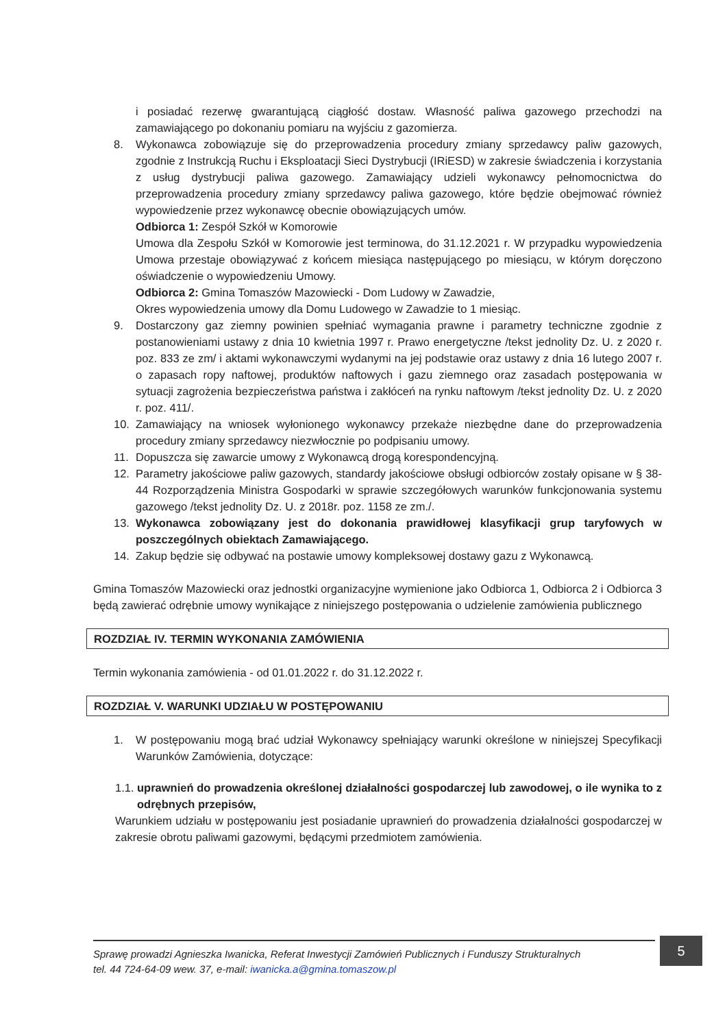i posiadać rezerwę gwarantującą ciągłość dostaw. Własność paliwa gazowego przechodzi na zamawiającego po dokonaniu pomiaru na wyjściu z gazomierza.
8. Wykonawca zobowiązuje się do przeprowadzenia procedury zmiany sprzedawcy paliw gazowych, zgodnie z Instrukcją Ruchu i Eksploatacji Sieci Dystrybucji (IRiESD) w zakresie świadczenia i korzystania z usług dystrybucji paliwa gazowego. Zamawiający udzieli wykonawcy pełnomocnictwa do przeprowadzenia procedury zmiany sprzedawcy paliwa gazowego, które będzie obejmować również wypowiedzenie przez wykonawcę obecnie obowiązujących umów.
Odbiorca 1: Zespół Szkół w Komorowie
Umowa dla Zespołu Szkół w Komorowie jest terminowa, do 31.12.2021 r. W przypadku wypowiedzenia Umowa przestaje obowiązywać z końcem miesiąca następującego po miesiącu, w którym doręczono oświadczenie o wypowiedzeniu Umowy.
Odbiorca 2: Gmina Tomaszów Mazowiecki - Dom Ludowy w Zawadzie,
Okres wypowiedzenia umowy dla Domu Ludowego w Zawadzie to 1 miesiąc.
9. Dostarczony gaz ziemny powinien spełniać wymagania prawne i parametry techniczne zgodnie z postanowieniami ustawy z dnia 10 kwietnia 1997 r. Prawo energetyczne /tekst jednolity Dz. U. z 2020 r. poz. 833 ze zm/ i aktami wykonawczymi wydanymi na jej podstawie oraz ustawy z dnia 16 lutego 2007 r. o zapasach ropy naftowej, produktów naftowych i gazu ziemnego oraz zasadach postępowania w sytuacji zagrożenia bezpieczeństwa państwa i zakłóceń na rynku naftowym /tekst jednolity Dz. U. z 2020 r. poz. 411/.
10. Zamawiający na wniosek wyłonionego wykonawcy przekaże niezbędne dane do przeprowadzenia procedury zmiany sprzedawcy niezwłocznie po podpisaniu umowy.
11. Dopuszcza się zawarcie umowy z Wykonawcą drogą korespondencyjną.
12. Parametry jakościowe paliw gazowych, standardy jakościowe obsługi odbiorców zostały opisane w § 38-44 Rozporządzenia Ministra Gospodarki w sprawie szczegółowych warunków funkcjonowania systemu gazowego /tekst jednolity Dz. U. z 2018r. poz. 1158 ze zm./.
13. Wykonawca zobowiązany jest do dokonania prawidłowej klasyfikacji grup taryfowych w poszczególnych obiektach Zamawiającego.
14. Zakup będzie się odbywać na postawie umowy kompleksowej dostawy gazu z Wykonawcą.
Gmina Tomaszów Mazowiecki oraz jednostki organizacyjne wymienione jako Odbiorca 1, Odbiorca 2 i Odbiorca 3 będą zawierać odrębnie umowy wynikające z niniejszego postępowania o udzielenie zamówienia publicznego
ROZDZIAŁ IV. TERMIN WYKONANIA ZAMÓWIENIA
Termin wykonania zamówienia - od 01.01.2022 r. do 31.12.2022 r.
ROZDZIAŁ V. WARUNKI UDZIAŁU W POSTĘPOWANIU
1. W postępowaniu mogą brać udział Wykonawcy spełniający warunki określone w niniejszej Specyfikacji Warunków Zamówienia, dotyczące:
1.1.
uprawnień do prowadzenia określonej działalności gospodarczej lub zawodowej, o ile wynika to z odrębnych przepisów,
Warunkiem udziału w postępowaniu jest posiadanie uprawnień do prowadzenia działalności gospodarczej w zakresie obrotu paliwami gazowymi, będącymi przedmiotem zamówienia.
Sprawę prowadzi Agnieszka Iwanicka, Referat Inwestycji Zamówień Publicznych i Funduszy Strukturalnych
tel. 44 724-64-09 wew. 37, e-mail: iwanicka.a@gmina.tomaszow.pl
5